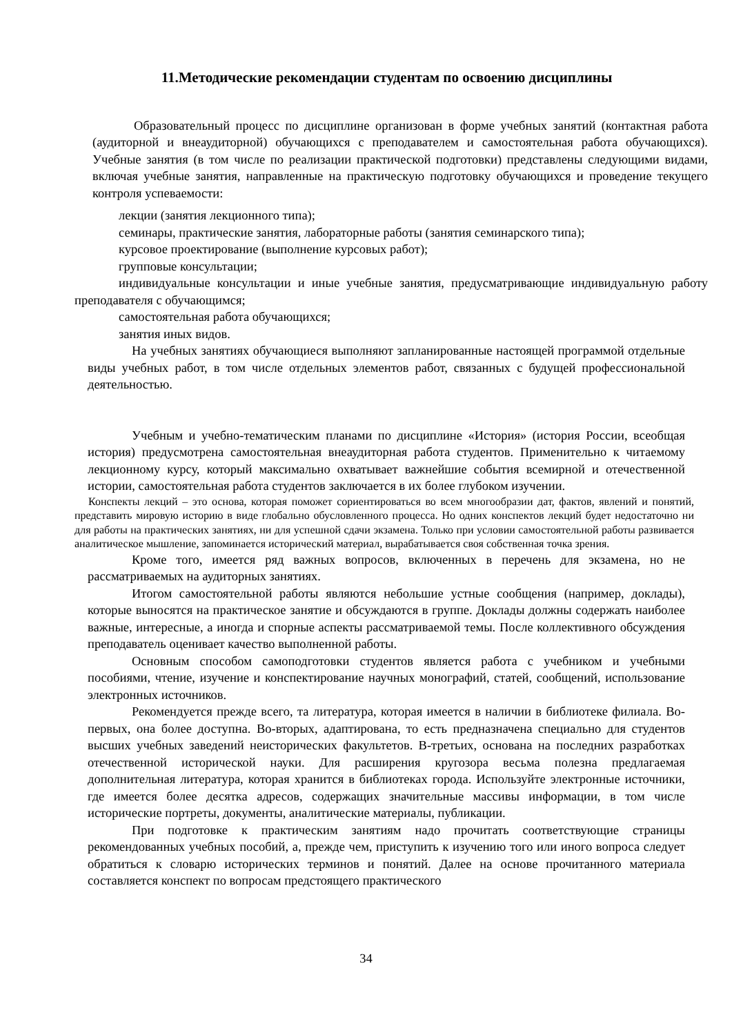11.Методические рекомендации студентам по освоению дисциплины
Образовательный процесс по дисциплине организован в форме учебных занятий (контактная работа (аудиторной и внеаудиторной) обучающихся с преподавателем и самостоятельная работа обучающихся). Учебные занятия (в том числе по реализации практической подготовки) представлены следующими видами, включая учебные занятия, направленные на практическую подготовку обучающихся и проведение текущего контроля успеваемости:
лекции (занятия лекционного типа);
семинары, практические занятия, лабораторные работы (занятия семинарского типа);
курсовое проектирование (выполнение курсовых работ);
групповые консультации;
индивидуальные консультации и иные учебные занятия, предусматривающие индивидуальную работу преподавателя с обучающимся;
самостоятельная работа обучающихся;
занятия иных видов.
На учебных занятиях обучающиеся выполняют запланированные настоящей программой отдельные виды учебных работ, в том числе отдельных элементов работ, связанных с будущей профессиональной деятельностью.
Учебным и учебно-тематическим планами по дисциплине «История» (история России, всеобщая история) предусмотрена самостоятельная внеаудиторная работа студентов. Применительно к читаемому лекционному курсу, который максимально охватывает важнейшие события всемирной и отечественной истории, самостоятельная работа студентов заключается в их более глубоком изучении.
Конспекты лекций – это основа, которая поможет сориентироваться во всем многообразии дат, фактов, явлений и понятий, представить мировую историю в виде глобально обусловленного процесса. Но одних конспектов лекций будет недостаточно ни для работы на практических занятиях, ни для успешной сдачи экзамена. Только при условии самостоятельной работы развивается аналитическое мышление, запоминается исторический материал, вырабатывается своя собственная точка зрения.
Кроме того, имеется ряд важных вопросов, включенных в перечень для экзамена, но не рассматриваемых на аудиторных занятиях.
Итогом самостоятельной работы являются небольшие устные сообщения (например, доклады), которые выносятся на практическое занятие и обсуждаются в группе. Доклады должны содержать наиболее важные, интересные, а иногда и спорные аспекты рассматриваемой темы. После коллективного обсуждения преподаватель оценивает качество выполненной работы.
Основным способом самоподготовки студентов является работа с учебником и учебными пособиями, чтение, изучение и конспектирование научных монографий, статей, сообщений, использование электронных источников.
Рекомендуется прежде всего, та литература, которая имеется в наличии в библиотеке филиала. Во-первых, она более доступна. Во-вторых, адаптирована, то есть предназначена специально для студентов высших учебных заведений неисторических факультетов. В-третьих, основана на последних разработках отечественной исторической науки. Для расширения кругозора весьма полезна предлагаемая дополнительная литература, которая хранится в библиотеках города. Используйте электронные источники, где имеется более десятка адресов, содержащих значительные массивы информации, в том числе исторические портреты, документы, аналитические материалы, публикации.
При подготовке к практическим занятиям надо прочитать соответствующие страницы рекомендованных учебных пособий, а, прежде чем, приступить к изучению того или иного вопроса следует обратиться к словарю исторических терминов и понятий. Далее на основе прочитанного материала составляется конспект по вопросам предстоящего практического
34